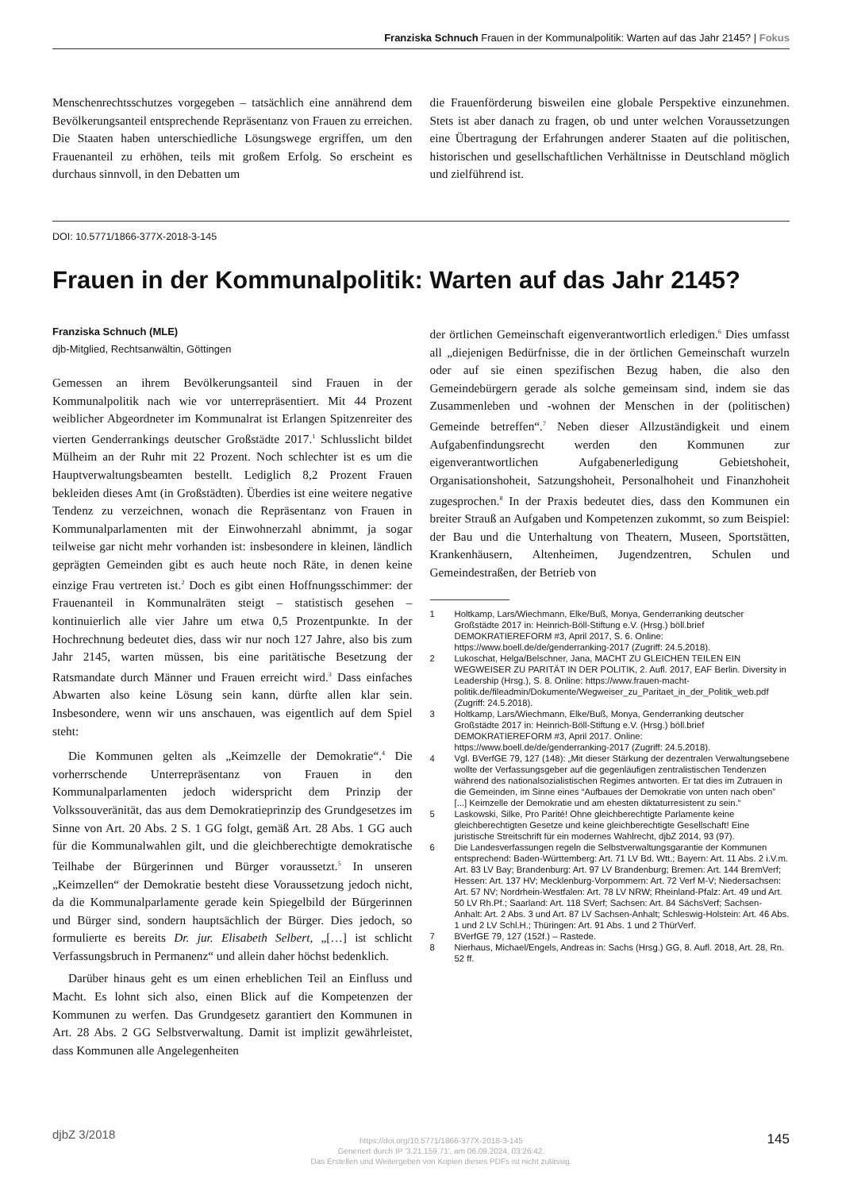Franziska Schnuch Frauen in der Kommunalpolitik: Warten auf das Jahr 2145? | Fokus
Menschenrechtsschutzes vorgegeben – tatsächlich eine annährend dem Bevölkerungsanteil entsprechende Repräsentanz von Frauen zu erreichen. Die Staaten haben unterschiedliche Lösungswege ergriffen, um den Frauenanteil zu erhöhen, teils mit großem Erfolg. So erscheint es durchaus sinnvoll, in den Debatten um
die Frauenförderung bisweilen eine globale Perspektive einzunehmen. Stets ist aber danach zu fragen, ob und unter welchen Voraussetzungen eine Übertragung der Erfahrungen anderer Staaten auf die politischen, historischen und gesellschaftlichen Verhältnisse in Deutschland möglich und zielführend ist.
DOI: 10.5771/1866-377X-2018-3-145
Frauen in der Kommunalpolitik: Warten auf das Jahr 2145?
Franziska Schnuch (MLE)
djb-Mitglied, Rechtsanwältin, Göttingen
Gemessen an ihrem Bevölkerungsanteil sind Frauen in der Kommunalpolitik nach wie vor unterrepräsentiert. Mit 44 Prozent weiblicher Abgeordneter im Kommunalrat ist Erlangen Spitzenreiter des vierten Genderrankings deutscher Großstädte 2017.<sup>1</sup> Schlusslicht bildet Mülheim an der Ruhr mit 22 Prozent. Noch schlechter ist es um die Hauptverwaltungsbeamten bestellt. Lediglich 8,2 Prozent Frauen bekleiden dieses Amt (in Großstädten). Überdies ist eine weitere negative Tendenz zu verzeichnen, wonach die Repräsentanz von Frauen in Kommunalparlamenten mit der Einwohnerzahl abnimmt, ja sogar teilweise gar nicht mehr vorhanden ist: insbesondere in kleinen, ländlich geprägten Gemeinden gibt es auch heute noch Räte, in denen keine einzige Frau vertreten ist.<sup>2</sup> Doch es gibt einen Hoffnungsschimmer: der Frauenanteil in Kommunalräten steigt – statistisch gesehen – kontinuierlich alle vier Jahre um etwa 0,5 Prozentpunkte. In der Hochrechnung bedeutet dies, dass wir nur noch 127 Jahre, also bis zum Jahr 2145, warten müssen, bis eine paritätische Besetzung der Ratsmandate durch Männer und Frauen erreicht wird.<sup>3</sup> Dass einfaches Abwarten also keine Lösung sein kann, dürfte allen klar sein. Insbesondere, wenn wir uns anschauen, was eigentlich auf dem Spiel steht:
Die Kommunen gelten als „Keimzelle der Demokratie“.<sup>4</sup> Die vorherrschende Unterrepräsentanz von Frauen in den Kommunalparlamenten jedoch widerspricht dem Prinzip der Volkssouveränität, das aus dem Demokratieprinzip des Grundgesetzes im Sinne von Art. 20 Abs. 2 S. 1 GG folgt, gemäß Art. 28 Abs. 1 GG auch für die Kommunalwahlen gilt, und die gleichberechtigte demokratische Teilhabe der Bürgerinnen und Bürger voraussetzt.<sup>5</sup> In unseren „Keimzellen“ der Demokratie besteht diese Voraussetzung jedoch nicht, da die Kommunalparlamente gerade kein Spiegelbild der Bürgerinnen und Bürger sind, sondern hauptsächlich der Bürger. Dies jedoch, so formulierte es bereits Dr. jur. Elisabeth Selbert, „[…] ist schlicht Verfassungsbruch in Permanenz“ und allein daher höchst bedenklich.
Darüber hinaus geht es um einen erheblichen Teil an Einfluss und Macht. Es lohnt sich also, einen Blick auf die Kompetenzen der Kommunen zu werfen. Das Grundgesetz garantiert den Kommunen in Art. 28 Abs. 2 GG Selbstverwaltung. Damit ist implizit gewährleistet, dass Kommunen alle Angelegenheiten
der örtlichen Gemeinschaft eigenverantwortlich erledigen.<sup>6</sup> Dies umfasst all „diejenigen Bedürfnisse, die in der örtlichen Gemeinschaft wurzeln oder auf sie einen spezifischen Bezug haben, die also den Gemeindebürgern gerade als solche gemeinsam sind, indem sie das Zusammenleben und -wohnen der Menschen in der (politischen) Gemeinde betreffen“.<sup>7</sup> Neben dieser Allzuständigkeit und einem Aufgabenfindungsrecht werden den Kommunen zur eigenverantwortlichen Aufgabenerledigung Gebietshoheit, Organisationshoheit, Satzungshoheit, Personalhoheit und Finanzhoheit zugesprochen.<sup>8</sup> In der Praxis bedeutet dies, dass den Kommunen ein breiter Strauß an Aufgaben und Kompetenzen zukommt, so zum Beispiel: der Bau und die Unterhaltung von Theatern, Museen, Sportstätten, Krankenhäusern, Altenheimen, Jugendzentren, Schulen und Gemeindestraßen, der Betrieb von
1 Holtkamp, Lars/Wiechmann, Elke/Buß, Monya, Genderranking deutscher Großstädte 2017 in: Heinrich-Böll-Stiftung e.V. (Hrsg.) böll.brief DEMOKRATIEREFORM #3, April 2017, S. 6. Online: https://www.boell.de/de/genderranking-2017 (Zugriff: 24.5.2018).
2 Lukoschat, Helga/Belschner, Jana, MACHT ZU GLEICHEN TEILEN EIN WEGWEISER ZU PARITÄT IN DER POLITIK, 2. Aufl. 2017, EAF Berlin. Diversity in Leadership (Hrsg.), S. 8. Online: https://www.frauen-macht-politik.de/fileadmin/Dokumente/Wegweiser_zu_Paritaet_in_der_Politik_web.pdf (Zugriff: 24.5.2018).
3 Holtkamp, Lars/Wiechmann, Elke/Buß, Monya, Genderranking deutscher Großstädte 2017 in: Heinrich-Böll-Stiftung e.V. (Hrsg.) böll.brief DEMOKRATIEREFORM #3, April 2017. Online: https://www.boell.de/de/genderranking-2017 (Zugriff: 24.5.2018).
4 Vgl. BVerfGE 79, 127 (148): „Mit dieser Stärkung der dezentralen Verwaltungsebene wollte der Verfassungsgeber auf die gegenläufigen zentralistischen Tendenzen während des nationalsozialistischen Regimes antworten. Er tat dies im Zutrauen in die Gemeinden, im Sinne eines “Aufbaues der Demokratie von unten nach oben” [...] Keimzelle der Demokratie und am ehesten diktaturresistent zu sein.“
5 Laskowski, Silke, Pro Parité! Ohne gleichberechtigte Parlamente keine gleichberechtigten Gesetze und keine gleichberechtigte Gesellschaft! Eine juristische Streitschrift für ein modernes Wahlrecht, djbZ 2014, 93 (97).
6 Die Landesverfassungen regeln die Selbstverwaltungsgarantie der Kommunen entsprechend: Baden-Württemberg: Art. 71 LV Bd. Wtt.; Bayern: Art. 11 Abs. 2 i.V.m. Art. 83 LV Bay; Brandenburg: Art. 97 LV Brandenburg; Bremen: Art. 144 BremVerf; Hessen: Art. 137 HV; Mecklenburg-Vorpommern: Art. 72 Verf M-V; Niedersachsen: Art. 57 NV; Nordrhein-Westfalen: Art. 78 LV NRW; Rheinland-Pfalz: Art. 49 und Art. 50 LV Rh.Pf.; Saarland: Art. 118 SVerf; Sachsen: Art. 84 SächsVerf; Sachsen-Anhalt: Art. 2 Abs. 3 und Art. 87 LV Sachsen-Anhalt; Schleswig-Holstein: Art. 46 Abs. 1 und 2 LV Schl.H.; Thüringen: Art. 91 Abs. 1 und 2 ThürVerf.
7 BVerfGE 79, 127 (152f.) – Rastede.
8 Nierhaus, Michael/Engels, Andreas in: Sachs (Hrsg.) GG, 8. Aufl. 2018, Art. 28, Rn. 52 ff.
djbZ 3/2018
https://doi.org/10.5771/1866-377X-2018-3-145
Generiert durch IP '3.21.159.71', am 06.09.2024, 03:26:42.
Das Erstellen und Weitergeben von Kopien dieses PDFs ist nicht zulässig.
145